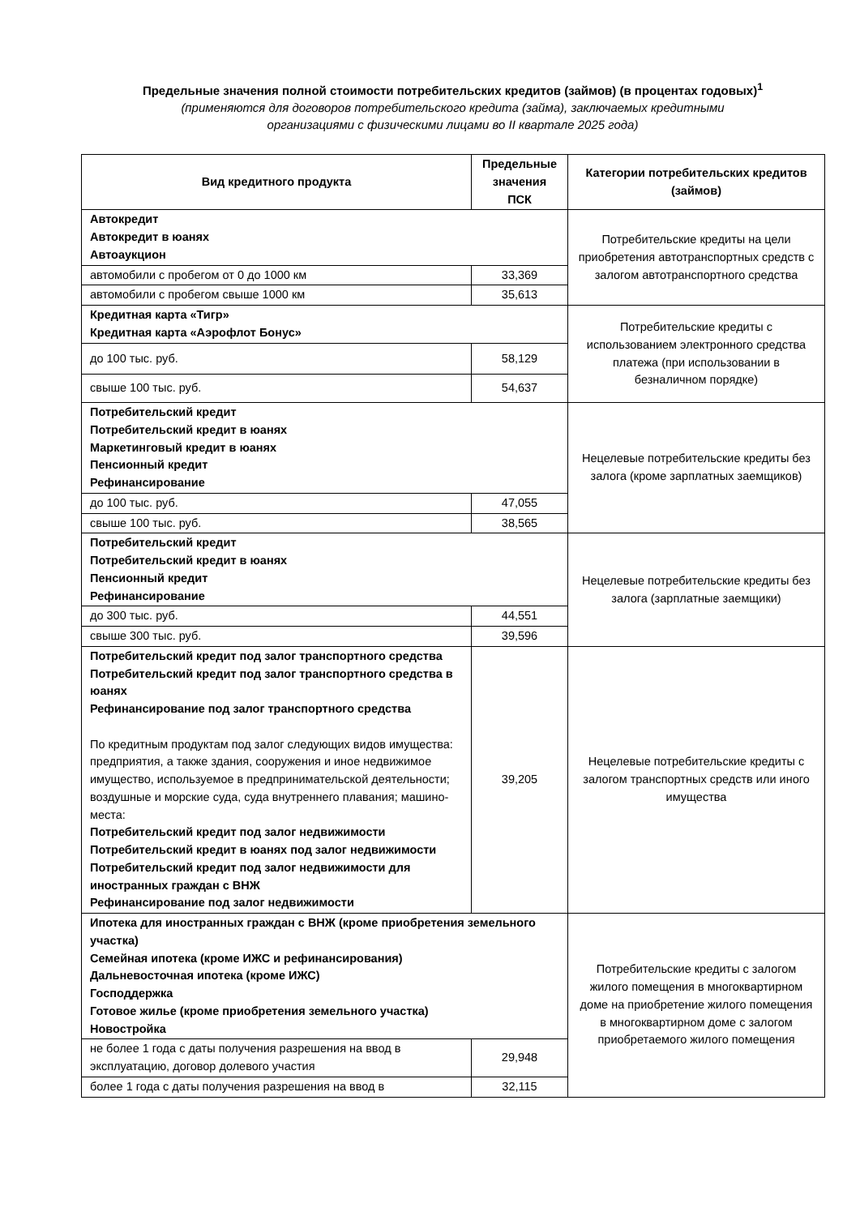Предельные значения полной стоимости потребительских кредитов (займов) (в процентах годовых)<sup>1</sup>
(применяются для договоров потребительского кредита (займа), заключаемых кредитными
организациями с физическими лицами во II квартале 2025 года)
| Вид кредитного продукта | Предельные значения ПСК | Категории потребительских кредитов (займов) |
| --- | --- | --- |
| Автокредит Автокредит в юанях Автоаукцион | | Потребительские кредиты на цели приобретения автотранспортных средств с залогом автотранспортного средства |
| автомобили с пробегом от 0 до 1000 км | 33,369 | |
| автомобили с пробегом свыше 1000 км | 35,613 | |
| Кредитная карта «Тигр» Кредитная карта «Аэрофлот Бонус» | | Потребительские кредиты с использованием электронного средства платежа (при использовании в безналичном порядке) |
| до 100 тыс. руб. | 58,129 | |
| свыше 100 тыс. руб. | 54,637 | |
| Потребительский кредит Потребительский кредит в юанях Маркетинговый кредит в юанях Пенсионный кредит Рефинансирование | | Нецелевые потребительские кредиты без залога (кроме зарплатных заемщиков) |
| до 100 тыс. руб. | 47,055 | |
| свыше 100 тыс. руб. | 38,565 | |
| Потребительский кредит Потребительский кредит в юанях Пенсионный кредит Рефинансирование | | Нецелевые потребительские кредиты без залога (зарплатные заемщики) |
| до 300 тыс. руб. | 44,551 | |
| свыше 300 тыс. руб. | 39,596 | |
| Потребительский кредит под залог транспортного средства Потребительский кредит под залог транспортного средства в юанях Рефинансирование под залог транспортного средства По кредитным продуктам под залог следующих видов имущества: предприятия, а также здания, сооружения и иное недвижимое имущество, используемое в предпринимательской деятельности; воздушные и морские суда, суда внутреннего плавания; машино-места: Потребительский кредит под залог недвижимости Потребительский кредит в юанях под залог недвижимости Потребительский кредит под залог недвижимости для иностранных граждан с ВНЖ Рефинансирование под залог недвижимости | 39,205 | Нецелевые потребительские кредиты с залогом транспортных средств или иного имущества |
| Ипотека для иностранных граждан с ВНЖ (кроме приобретения земельного участка) Семейная ипотека (кроме ИЖС и рефинансирования) Дальневосточная ипотека (кроме ИЖС) Господдержка Готовое жилье (кроме приобретения земельного участка) Новостройка | | Потребительские кредиты с залогом жилого помещения в многоквартирном доме на приобретение жилого помещения в многоквартирном доме с залогом приобретаемого жилого помещения |
| не более 1 года с даты получения разрешения на ввод в эксплуатацию, договор долевого участия | 29,948 | |
| более 1 года с даты получения разрешения на ввод в | 32,115 | |